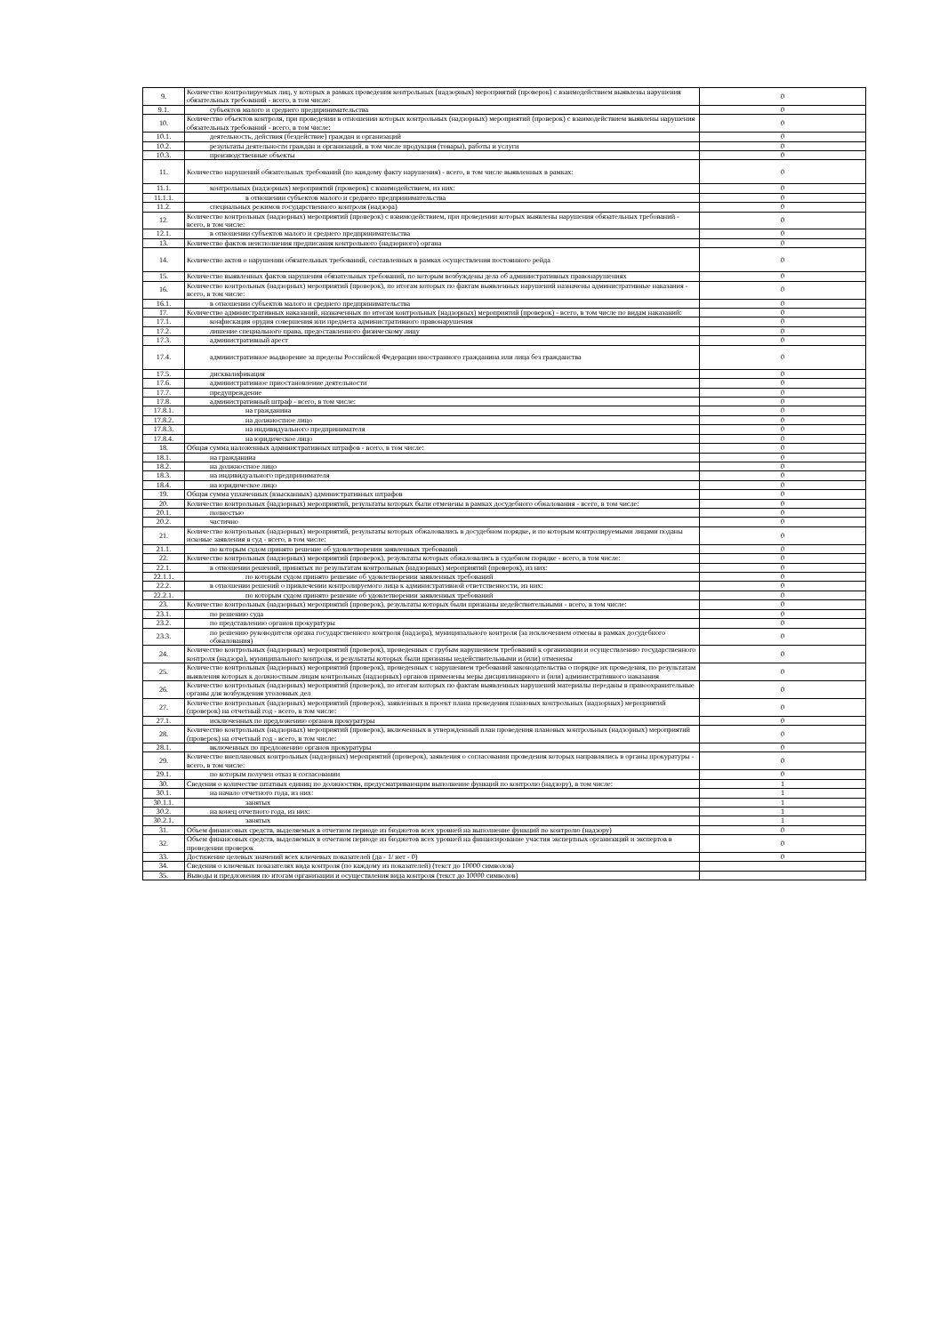| 9. | Количество контролируемых лиц, у которых в рамках проведения контрольных (надзорных) мероприятий (проверок) с взаимодействием выявлены нарушения обязательных требований - всего, в том числе: | 0 |
| 9.1. | субъектов малого и среднего предпринимательства | 0 |
| 10. | Количество объектов контроля, при проведении в отношении которых контрольных (надзорных) мероприятий (проверок) с взаимодействием выявлены нарушения обязательных требований - всего, в том числе: | 0 |
| 10.1. | деятельность, действия (бездействие) граждан и организаций | 0 |
| 10.2. | результаты деятельности граждан и организаций, в том числе продукция (товары), работы и услуги | 0 |
| 10.3. | производственные объекты | 0 |
| 11. | Количество нарушений обязательных требований (по каждому факту нарушения) - всего, в том числе выявленных в рамках: | 0 |
| 11.1. | контрольных (надзорных) мероприятий (проверок) с взаимодействием, из них: | 0 |
| 11.1.1. | в отношении субъектов малого и среднего предпринимательства | 0 |
| 11.2. | специальных режимов государственного контроля (надзора) | 0 |
| 12. | Количество контрольных (надзорных) мероприятий (проверок) с взаимодействием, при проведении которых выявлены нарушения обязательных требований - всего, в том числе: | 0 |
| 12.1. | в отношении субъектов малого и среднего предпринимательства | 0 |
| 13. | Количество фактов неисполнения предписания контрольного (надзорного) органа | 0 |
| 14. | Количество актов о нарушении обязательных требований, составленных в рамках осуществления постоянного рейда | 0 |
| 15. | Количество выявленных фактов нарушения обязательных требований, по которым возбуждены дела об административных правонарушениях | 0 |
| 16. | Количество контрольных (надзорных) мероприятий (проверок), по итогам которых по фактам выявленных нарушений назначены административные наказания - всего, в том числе: | 0 |
| 16.1. | в отношении субъектов малого и среднего предпринимательства | 0 |
| 17. | Количество административных наказаний, назначенных по итогам контрольных (надзорных) мероприятий (проверок) - всего, в том числе по видам наказаний: | 0 |
| 17.1. | конфискация орудия совершения или предмета административного правонарушения | 0 |
| 17.2. | лишение специального права, предоставленного физическому лицу | 0 |
| 17.3. | административный арест | 0 |
| 17.4. | административное выдворение за пределы Российской Федерации иностранного гражданина или лица без гражданства | 0 |
| 17.5. | дисквалификация | 0 |
| 17.6. | административное приостановление деятельности | 0 |
| 17.7. | предупреждение | 0 |
| 17.8. | административный штраф - всего, в том числе: | 0 |
| 17.8.1. | на гражданина | 0 |
| 17.8.2. | на должностное лицо | 0 |
| 17.8.3. | на индивидуального предпринимателя | 0 |
| 17.8.4. | на юридическое лицо | 0 |
| 18. | Общая сумма наложенных административных штрафов - всего, в том числе: | 0 |
| 18.1. | на гражданина | 0 |
| 18.2. | на должностное лицо | 0 |
| 18.3. | на индивидуального предпринимателя | 0 |
| 18.4. | на юридическое лицо | 0 |
| 19. | Общая сумма уплаченных (взысканных) административных штрафов | 0 |
| 20. | Количество контрольных (надзорных) мероприятий, результаты которых были отменены в рамках досудебного обжалования - всего, в том числе: | 0 |
| 20.1. | полностью | 0 |
| 20.2. | частично | 0 |
| 21. | Количество контрольных (надзорных) мероприятий, результаты которых обжаловались в досудебном порядке, и по которым контролируемыми лицами поданы исковые заявления в суд - всего, в том числе: | 0 |
| 21.1. | по которым судом принято решение об удовлетворении заявленных требований | 0 |
| 22. | Количество контрольных (надзорных) мероприятий (проверок), результаты которых обжаловались в судебном порядке - всего, в том числе: | 0 |
| 22.1. | в отношении решений, принятых по результатам контрольных (надзорных) мероприятий (проверок), из них: | 0 |
| 22.1.1. | по которым судом принято решение об удовлетворении заявленных требований | 0 |
| 22.2. | в отношении решений о привлечении контролируемого лица к административной ответственности, из них: | 0 |
| 22.2.1. | по которым судом принято решение об удовлетворении заявленных требований | 0 |
| 23. | Количество контрольных (надзорных) мероприятий (проверок), результаты которых были признаны недействительными - всего, в том числе: | 0 |
| 23.1. | по решению суда | 0 |
| 23.2. | по представлению органов прокуратуры | 0 |
| 23.3. | по решению руководителя органа государственного контроля (надзора), муниципального контроля (за исключением отмены в рамках досудебного обжалования) | 0 |
| 24. | Количество контрольных (надзорных) мероприятий (проверок), проведенных с грубым нарушением требований к организации и осуществлению государственного контроля (надзора), муниципального контроля, и результаты которых были признаны недействительными и (или) отменены | 0 |
| 25. | Количество контрольных (надзорных) мероприятий (проверок), проведенных с нарушением требований законодательства о порядке их проведения, по результатам выявления которых к должностным лицам контрольных (надзорных) органов применены меры дисциплинарного и (или) административного наказания | 0 |
| 26. | Количество контрольных (надзорных) мероприятий (проверок), по итогам которых по фактам выявленных нарушений материалы переданы в правоохранительные органы для возбуждения уголовных дел | 0 |
| 27. | Количество контрольных (надзорных) мероприятий (проверок), заявленных в проект плана проведения плановых контрольных (надзорных) мероприятий (проверок) на отчетный год - всего, в том числе: | 0 |
| 27.1. | исключенных по предложению органов прокуратуры | 0 |
| 28. | Количество контрольных (надзорных) мероприятий (проверок), включенных в утвержденный план проведения плановых контрольных (надзорных) мероприятий (проверок) на отчетный год - всего, в том числе: | 0 |
| 28.1. | включенных по предложению органов прокуратуры | 0 |
| 29. | Количество внеплановых контрольных (надзорных) мероприятий (проверок), заявления о согласовании проведения которых направлялись в органы прокуратуры - всего, в том числе: | 0 |
| 29.1. | по которым получен отказ в согласовании | 0 |
| 30. | Сведения о количестве штатных единиц по должностям, предусматривающим выполнение функций по контролю (надзору), в том числе: | 1 |
| 30.1. | на начало отчетного года, из них: | 1 |
| 30.1.1. | занятых | 1 |
| 30.2. | на конец отчетного года, из них: | 1 |
| 30.2.1. | занятых | 1 |
| 31. | Объем финансовых средств, выделяемых в отчетном периоде из бюджетов всех уровней на выполнение функций по контролю (надзору) | 0 |
| 32. | Объем финансовых средств, выделяемых в отчетном периоде из бюджетов всех уровней на финансирование участия экспертных организаций и экспертов в проведении проверок | 0 |
| 33. | Достижение целевых значений всех ключевых показателей (да - 1/ нет - 0) | 0 |
| 34. | Сведения о ключевых показателях вида контроля (по каждому из показателей) (текст до 10000 символов) | |
| 35. | Выводы и предложения по итогам организации и осуществления вида контроля (текст до 10000 символов) | |